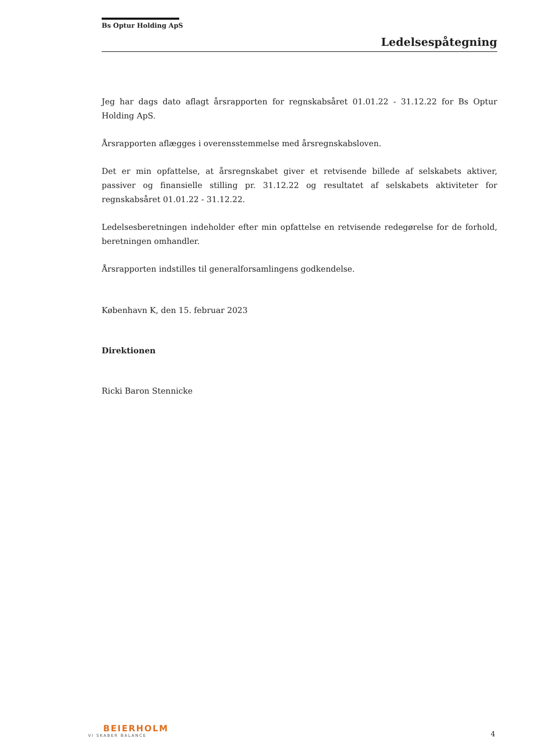Bs Optur Holding ApS
Ledelsespåtegning
Jeg har dags dato aflagt årsrapporten for regnskabsåret 01.01.22 - 31.12.22 for Bs Optur Holding ApS.
Årsrapporten aflægges i overensstemmelse med årsregnskabsloven.
Det er min opfattelse, at årsregnskabet giver et retvisende billede af selskabets aktiver, passiver og finansielle stilling pr. 31.12.22 og resultatet af selskabets aktiviteter for regnskabsåret 01.01.22 - 31.12.22.
Ledelsesberetningen indeholder efter min opfattelse en retvisende redegørelse for de forhold, beretningen omhandler.
Årsrapporten indstilles til generalforsamlingens godkendelse.
København K, den 15. februar 2023
Direktionen
Ricki Baron Stennicke
BEIERHOLM
VI SKABER BALANCE
4